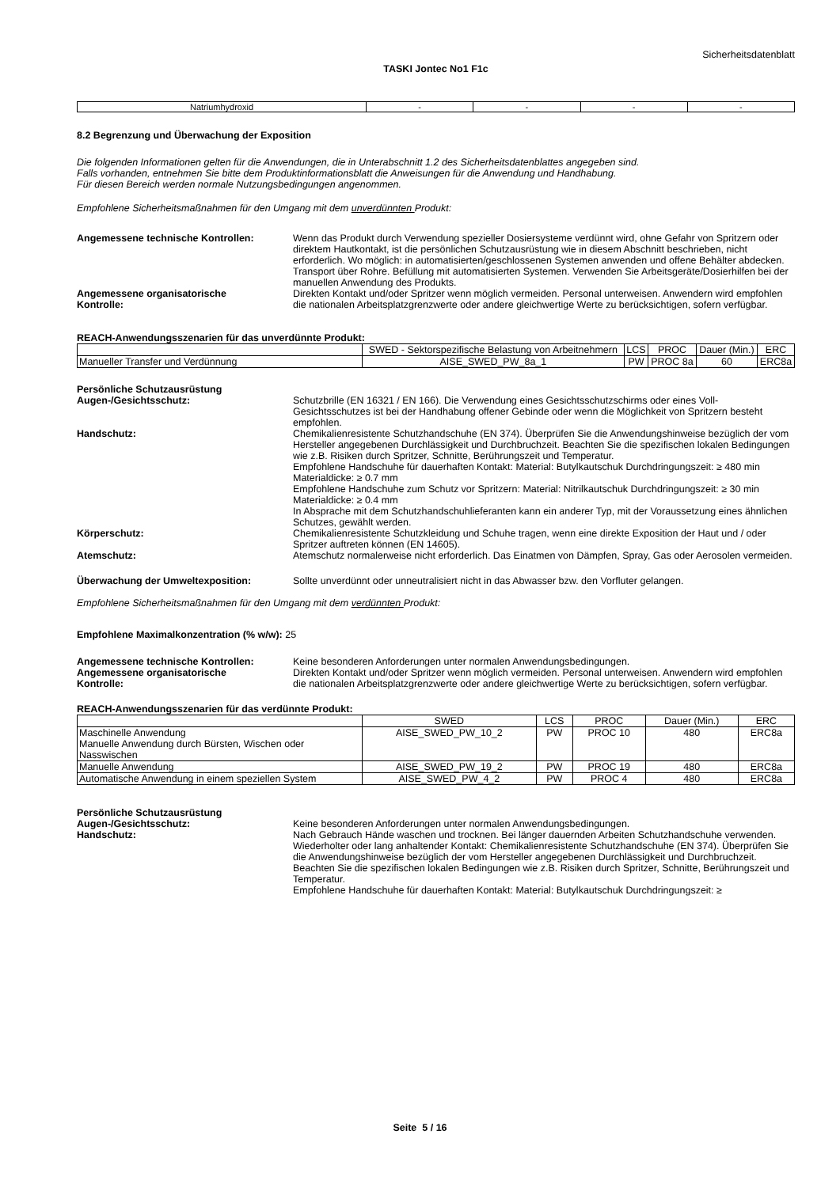Sicherheitsdatenblatt
TASKI Jontec No1 F1c
| Natriumhydroxid | - | - | - | - |
8.2 Begrenzung und Überwachung der Exposition
Die folgenden Informationen gelten für die Anwendungen, die in Unterabschnitt 1.2 des Sicherheitsdatenblattes angegeben sind.
Falls vorhanden, entnehmen Sie bitte dem Produktinformationsblatt die Anweisungen für die Anwendung und Handhabung.
Für diesen Bereich werden normale Nutzungsbedingungen angenommen.
Empfohlene Sicherheitsmaßnahmen für den Umgang mit dem unverdünnten Produkt:
Angemessene technische Kontrollen: Wenn das Produkt durch Verwendung spezieller Dosiersysteme verdünnt wird, ohne Gefahr von Spritzern oder direktem Hautkontakt, ist die persönlichen Schutzausrüstung wie in diesem Abschnitt beschrieben, nicht erforderlich. Wo möglich: in automatisierten/geschlossenen Systemen anwenden und offene Behälter abdecken. Transport über Rohre. Befüllung mit automatisierten Systemen. Verwenden Sie Arbeitsgeräte/Dosierhilfen bei der manuellen Anwendung des Produkts.
Angemessene organisatorische
Kontrolle:
Direkten Kontakt und/oder Spritzer wenn möglich vermeiden. Personal unterweisen. Anwendern wird empfohlen die nationalen Arbeitsplatzgrenzwerte oder andere gleichwertige Werte zu berücksichtigen, sofern verfügbar.
REACH-Anwendungsszenarien für das unverdünnte Produkt:
| | SWED - Sektorspezifische Belastung von Arbeitnehmern | LCS | PROC | Dauer (Min.) | ERC |
| --- | --- | --- | --- | --- | --- |
| Manueller Transfer und Verdünnung | AISE_SWED_PW_8a_1 | PW | PROC 8a | 60 | ERC8a |
Persönliche Schutzausrüstung
Augen-/Gesichtsschutz: Schutzbrille (EN 16321 / EN 166). Die Verwendung eines Gesichtsschutzschirms oder eines Voll-Gesichtsschutzes ist bei der Handhabung offener Gebinde oder wenn die Möglichkeit von Spritzern besteht empfohlen.
Handschutz: Chemikalienresistente Schutzhandschuhe (EN 374). Überprüfen Sie die Anwendungshinweise bezüglich der vom Hersteller angegebenen Durchlässigkeit und Durchbruchzeit. Beachten Sie die spezifischen lokalen Bedingungen wie z.B. Risiken durch Spritzer, Schnitte, Berührungszeit und Temperatur.
Empfohlene Handschuhe für dauerhaften Kontakt: Material: Butylkautschuk Durchdringungszeit: ≥ 480 min Materialdicke: ≥ 0.7 mm
Empfohlene Handschuhe zum Schutz vor Spritzern: Material: Nitrilkautschuk Durchdringungszeit: ≥ 30 min Materialdicke: ≥ 0.4 mm
In Absprache mit dem Schutzhandschuhlieferanten kann ein anderer Typ, mit der Voraussetzung eines ähnlichen Schutzes, gewählt werden.
Körperschutz: Chemikalienresistente Schutzkleidung und Schuhe tragen, wenn eine direkte Exposition der Haut und / oder Spritzer auftreten können (EN 14605).
Atemschutz: Atemschutz normalerweise nicht erforderlich. Das Einatmen von Dämpfen, Spray, Gas oder Aerosolen vermeiden.
Überwachung der Umweltexposition: Sollte unverdünnt oder unneutralisiert nicht in das Abwasser bzw. den Vorfluter gelangen.
Empfohlene Sicherheitsmaßnahmen für den Umgang mit dem verdünnten Produkt:
Empfohlene Maximalkonzentration (% w/w): 25
Angemessene technische Kontrollen: Keine besonderen Anforderungen unter normalen Anwendungsbedingungen.
Angemessene organisatorische
Kontrolle:
Direkten Kontakt und/oder Spritzer wenn möglich vermeiden. Personal unterweisen. Anwendern wird empfohlen die nationalen Arbeitsplatzgrenzwerte oder andere gleichwertige Werte zu berücksichtigen, sofern verfügbar.
REACH-Anwendungsszenarien für das verdünnte Produkt:
| | SWED | LCS | PROC | Dauer (Min.) | ERC |
| --- | --- | --- | --- | --- | --- |
| Maschinelle Anwendung Manuelle Anwendung durch Bürsten, Wischen oder Nasswischen | AISE_SWED_PW_10_2 | PW | PROC 10 | 480 | ERC8a |
| Manuelle Anwendung | AISE_SWED_PW_19_2 | PW | PROC 19 | 480 | ERC8a |
| Automatische Anwendung in einem speziellen System | AISE_SWED_PW_4_2 | PW | PROC 4 | 480 | ERC8a |
Persönliche Schutzausrüstung
Augen-/Gesichtsschutz: Keine besonderen Anforderungen unter normalen Anwendungsbedingungen.
Handschutz: Nach Gebrauch Hände waschen und trocknen. Bei länger dauernden Arbeiten Schutzhandschuhe verwenden. Wiederholter oder lang anhaltender Kontakt: Chemikalienresistente Schutzhandschuhe (EN 374). Überprüfen Sie die Anwendungshinweise bezüglich der vom Hersteller angegebenen Durchlässigkeit und Durchbruchzeit. Beachten Sie die spezifischen lokalen Bedingungen wie z.B. Risiken durch Spritzer, Schnitte, Berührungszeit und Temperatur.
Empfohlene Handschuhe für dauerhaften Kontakt: Material: Butylkautschuk Durchdringungszeit: ≥
Seite 5 / 16